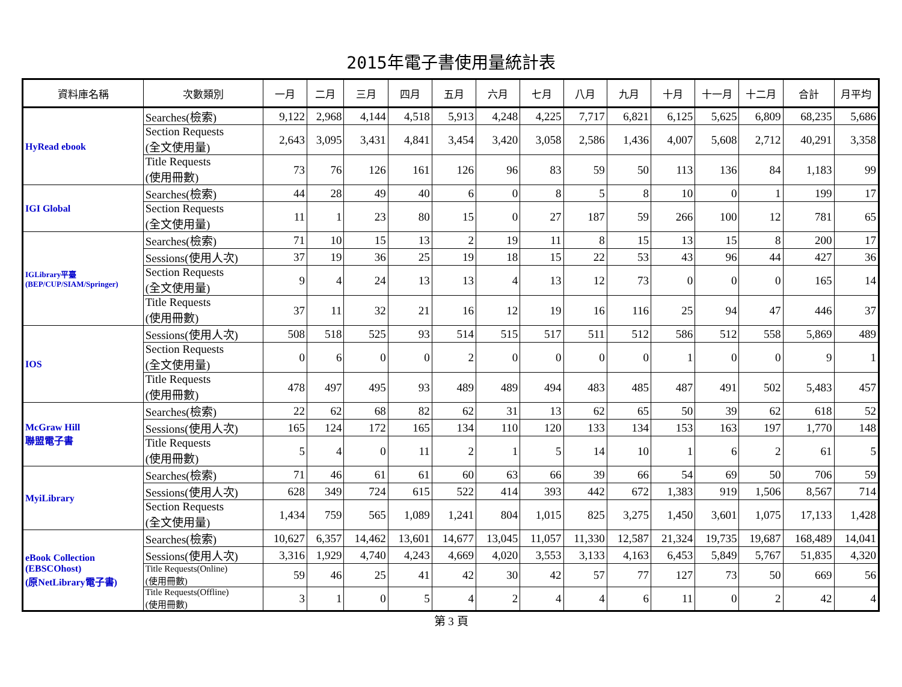2015年電子書使用量統計表
| 資料庫名稱 | 次數類別 | 一月 | 二月 | 三月 | 四月 | 五月 | 六月 | 七月 | 八月 | 九月 | 十月 | 十一月 | 十二月 | 合計 | 月平均 |
| --- | --- | --- | --- | --- | --- | --- | --- | --- | --- | --- | --- | --- | --- | --- | --- |
| HyRead ebook | Searches(檢索) | 9,122 | 2,968 | 4,144 | 4,518 | 5,913 | 4,248 | 4,225 | 7,717 | 6,821 | 6,125 | 5,625 | 6,809 | 68,235 | 5,686 |
| | Section Requests (全文使用量) | 2,643 | 3,095 | 3,431 | 4,841 | 3,454 | 3,420 | 3,058 | 2,586 | 1,436 | 4,007 | 5,608 | 2,712 | 40,291 | 3,358 |
| | Title Requests (使用冊數) | 73 | 76 | 126 | 161 | 126 | 96 | 83 | 59 | 50 | 113 | 136 | 84 | 1,183 | 99 |
| IGI Global | Searches(檢索) | 44 | 28 | 49 | 40 | 6 | 0 | 8 | 5 | 8 | 10 | 0 | 1 | 199 | 17 |
| | Section Requests (全文使用量) | 11 | 1 | 23 | 80 | 15 | 0 | 27 | 187 | 59 | 266 | 100 | 12 | 781 | 65 |
| IGLibrary平臺 (BEP/CUP/SIAM/Springer) | Searches(檢索) | 71 | 10 | 15 | 13 | 2 | 19 | 11 | 8 | 15 | 13 | 15 | 8 | 200 | 17 |
| | Sessions(使用人次) | 37 | 19 | 36 | 25 | 19 | 18 | 15 | 22 | 53 | 43 | 96 | 44 | 427 | 36 |
| | Section Requests (全文使用量) | 9 | 4 | 24 | 13 | 13 | 4 | 13 | 12 | 73 | 0 | 0 | 0 | 165 | 14 |
| | Title Requests (使用冊數) | 37 | 11 | 32 | 21 | 16 | 12 | 19 | 16 | 116 | 25 | 94 | 47 | 446 | 37 |
| IOS | Sessions(使用人次) | 508 | 518 | 525 | 93 | 514 | 515 | 517 | 511 | 512 | 586 | 512 | 558 | 5,869 | 489 |
| | Section Requests (全文使用量) | 0 | 6 | 0 | 0 | 2 | 0 | 0 | 0 | 0 | 1 | 0 | 0 | 9 | 1 |
| | Title Requests (使用冊數) | 478 | 497 | 495 | 93 | 489 | 489 | 494 | 483 | 485 | 487 | 491 | 502 | 5,483 | 457 |
| McGraw Hill 聯盟電子書 | Searches(檢索) | 22 | 62 | 68 | 82 | 62 | 31 | 13 | 62 | 65 | 50 | 39 | 62 | 618 | 52 |
| | Sessions(使用人次) | 165 | 124 | 172 | 165 | 134 | 110 | 120 | 133 | 134 | 153 | 163 | 197 | 1,770 | 148 |
| | Title Requests (使用冊數) | 5 | 4 | 0 | 11 | 2 | 1 | 5 | 14 | 10 | 1 | 6 | 2 | 61 | 5 |
| MyiLibrary | Searches(檢索) | 71 | 46 | 61 | 61 | 60 | 63 | 66 | 39 | 66 | 54 | 69 | 50 | 706 | 59 |
| | Sessions(使用人次) | 628 | 349 | 724 | 615 | 522 | 414 | 393 | 442 | 672 | 1,383 | 919 | 1,506 | 8,567 | 714 |
| | Section Requests (全文使用量) | 1,434 | 759 | 565 | 1,089 | 1,241 | 804 | 1,015 | 825 | 3,275 | 1,450 | 3,601 | 1,075 | 17,133 | 1,428 |
| eBook Collection (EBSCOhost) (原NetLibrary電子書) | Searches(檢索) | 10,627 | 6,357 | 14,462 | 13,601 | 14,677 | 13,045 | 11,057 | 11,330 | 12,587 | 21,324 | 19,735 | 19,687 | 168,489 | 14,041 |
| | Sessions(使用人次) | 3,316 | 1,929 | 4,740 | 4,243 | 4,669 | 4,020 | 3,553 | 3,133 | 4,163 | 6,453 | 5,849 | 5,767 | 51,835 | 4,320 |
| | Title Requests(Online) (使用冊數) | 59 | 46 | 25 | 41 | 42 | 30 | 42 | 57 | 77 | 127 | 73 | 50 | 669 | 56 |
| | Title Requests(Offline) (使用冊數) | 3 | 1 | 0 | 5 | 4 | 2 | 4 | 4 | 6 | 11 | 0 | 2 | 42 | 4 |
第 3 頁